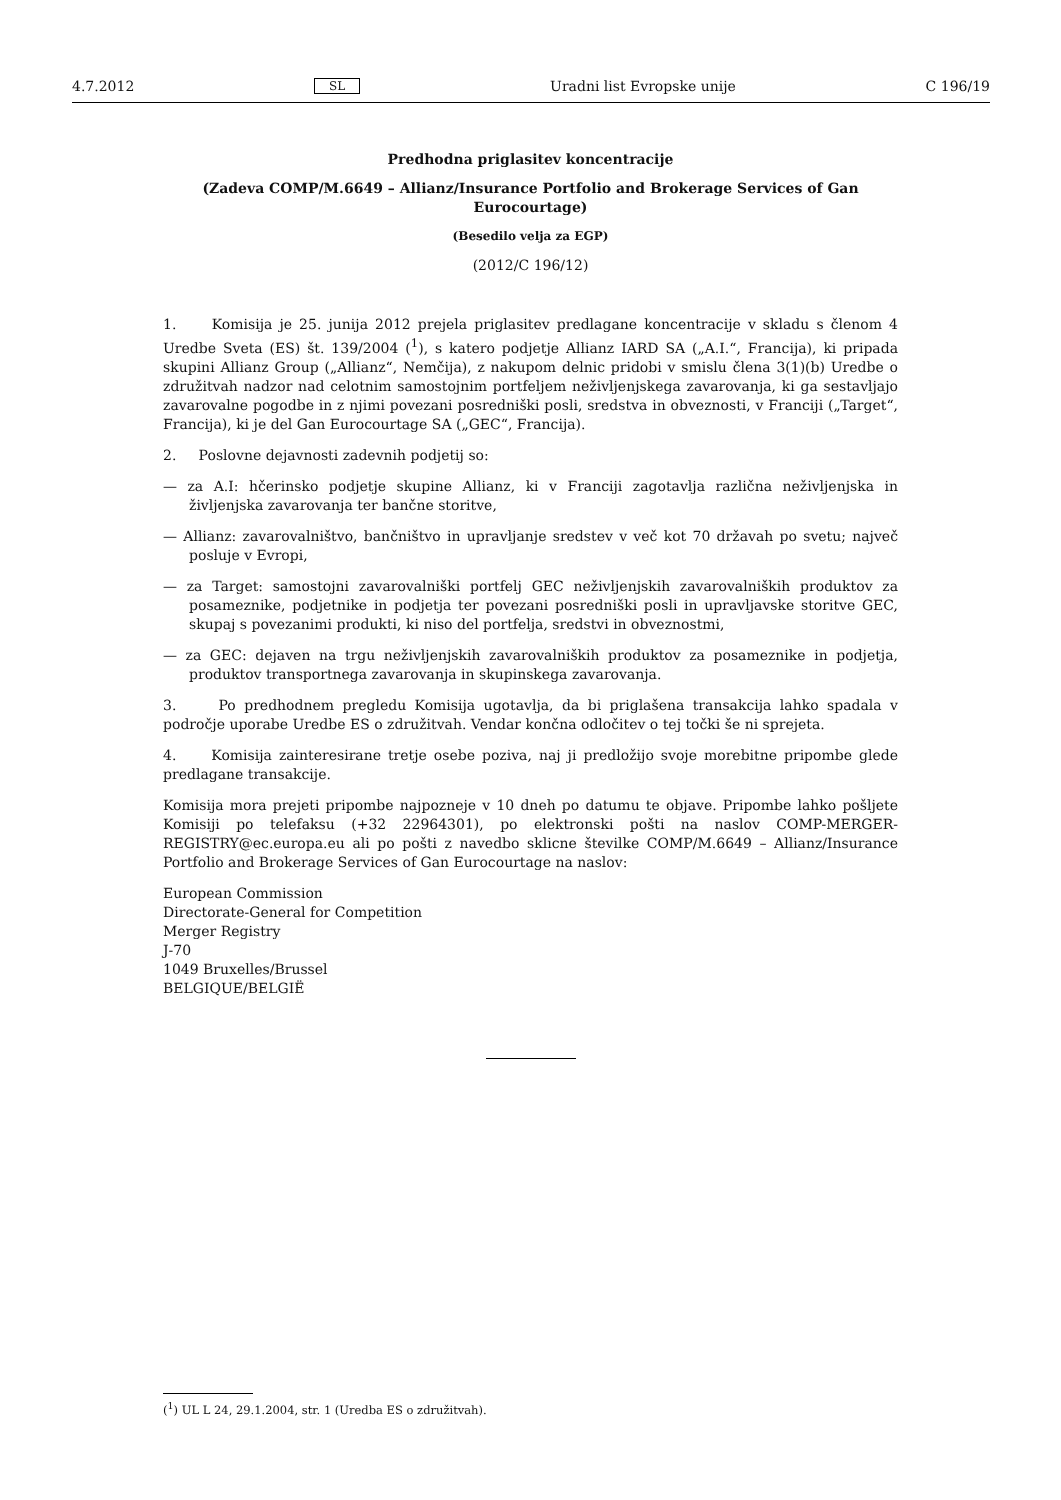4.7.2012 SL Uradni list Evropske unije C 196/19
Predhodna priglasitev koncentracije
(Zadeva COMP/M.6649 – Allianz/Insurance Portfolio and Brokerage Services of Gan Eurocourtage)
(Besedilo velja za EGP)
(2012/C 196/12)
1. Komisija je 25. junija 2012 prejela priglasitev predlagane koncentracije v skladu s členom 4 Uredbe Sveta (ES) št. 139/2004 (<sup>1</sup>), s katero podjetje Allianz IARD SA („A.I.“, Francija), ki pripada skupini Allianz Group („Allianz“, Nemčija), z nakupom delnic pridobi v smislu člena 3(1)(b) Uredbe o združitvah nadzor nad celotnim samostojnim portfeljem neživljenjskega zavarovanja, ki ga sestavljajo zavarovalne pogodbe in z njimi povezani posredniški posli, sredstva in obveznosti, v Franciji („Target“, Francija), ki je del Gan Eurocourtage SA („GEC“, Francija).
2. Poslovne dejavnosti zadevnih podjetij so:
— za A.I: hčerinsko podjetje skupine Allianz, ki v Franciji zagotavlja različna neživljenjska in življenjska zavarovanja ter bančne storitve,
— Allianz: zavarovalništvo, bančništvo in upravljanje sredstev v več kot 70 državah po svetu; največ posluje v Evropi,
— za Target: samostojni zavarovalniški portfelj GEC neživljenjskih zavarovalniških produktov za posameznike, podjetnike in podjetja ter povezani posredniški posli in upravljavske storitve GEC, skupaj s povezanimi produkti, ki niso del portfelja, sredstvi in obveznostmi,
— za GEC: dejaven na trgu neživljenjskih zavarovalniških produktov za posameznike in podjetja, produktov transportnega zavarovanja in skupinskega zavarovanja.
3. Po predhodnem pregledu Komisija ugotavlja, da bi priglašena transakcija lahko spadala v področje uporabe Uredbe ES o združitvah. Vendar končna odločitev o tej točki še ni sprejeta.
4. Komisija zainteresirane tretje osebe poziva, naj ji predložijo svoje morebitne pripombe glede predlagane transakcije.
Komisija mora prejeti pripombe najpozneje v 10 dneh po datumu te objave. Pripombe lahko pošljete Komisiji po telefaksu (+32 22964301), po elektronski pošti na naslov COMP-MERGER-REGISTRY@ec.europa.eu ali po pošti z navedbo sklicne številke COMP/M.6649 – Allianz/Insurance Portfolio and Brokerage Services of Gan Eurocourtage na naslov:
European Commission
Directorate-General for Competition
Merger Registry
J-70
1049 Bruxelles/Brussel
BELGIQUE/BELGIË
(<sup>1</sup>) UL L 24, 29.1.2004, str. 1 (Uredba ES o združitvah).